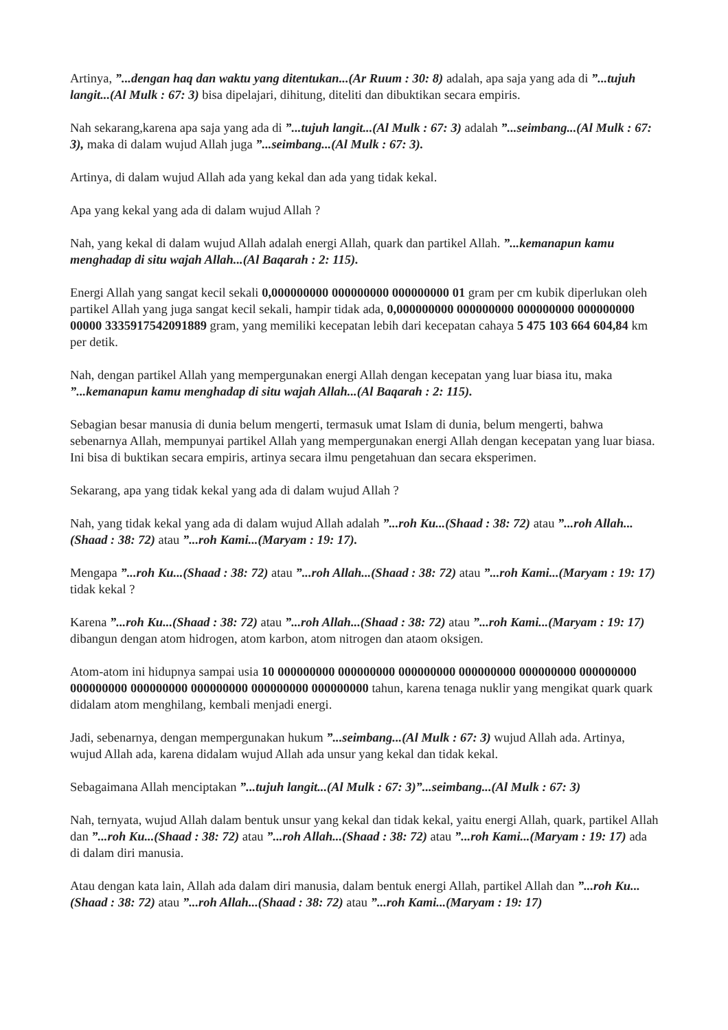Artinya, ”...dengan haq dan waktu yang ditentukan...(Ar Ruum : 30: 8) adalah, apa saja yang ada di ”...tujuh langit...(Al Mulk : 67: 3) bisa dipelajari, dihitung, diteliti dan dibuktikan secara empiris.
Nah sekarang,karena apa saja yang ada di ”...tujuh langit...(Al Mulk : 67: 3) adalah ”...seimbang...(Al Mulk : 67: 3), maka di dalam wujud Allah juga ”...seimbang...(Al Mulk : 67: 3).
Artinya, di dalam wujud Allah ada yang kekal dan ada yang tidak kekal.
Apa yang kekal yang ada di dalam wujud Allah ?
Nah, yang kekal di dalam wujud Allah adalah energi Allah, quark dan partikel Allah. ”...kemanapun kamu menghadap di situ wajah Allah...(Al Baqarah : 2: 115).
Energi Allah yang sangat kecil sekali 0,000000000 000000000 000000000 01 gram per cm kubik diperlukan oleh partikel Allah yang juga sangat kecil sekali, hampir tidak ada, 0,000000000 000000000 000000000 000000000 00000 3335917542091889 gram, yang memiliki kecepatan lebih dari kecepatan cahaya 5 475 103 664 604,84 km per detik.
Nah, dengan partikel Allah yang mempergunakan energi Allah dengan kecepatan yang luar biasa itu, maka ”...kemanapun kamu menghadap di situ wajah Allah...(Al Baqarah : 2: 115).
Sebagian besar manusia di dunia belum mengerti, termasuk umat Islam di dunia, belum mengerti, bahwa sebenarnya Allah, mempunyai partikel Allah yang mempergunakan energi Allah dengan kecepatan yang luar biasa. Ini bisa di buktikan secara empiris, artinya secara ilmu pengetahuan dan secara eksperimen.
Sekarang, apa yang tidak kekal yang ada di dalam wujud Allah ?
Nah, yang tidak kekal yang ada di dalam wujud Allah adalah ”...roh Ku...(Shaad : 38: 72) atau ”...roh Allah...(Shaad : 38: 72) atau ”...roh Kami...(Maryam : 19: 17).
Mengapa ”...roh Ku...(Shaad : 38: 72) atau ”...roh Allah...(Shaad : 38: 72) atau ”...roh Kami...(Maryam : 19: 17) tidak kekal ?
Karena ”...roh Ku...(Shaad : 38: 72) atau ”...roh Allah...(Shaad : 38: 72) atau ”...roh Kami...(Maryam : 19: 17) dibangun dengan atom hidrogen, atom karbon, atom nitrogen dan ataom oksigen.
Atom-atom ini hidupnya sampai usia 10 000000000 000000000 000000000 000000000 000000000 000000000 000000000 000000000 000000000 000000000 000000000 tahun, karena tenaga nuklir yang mengikat quark quark didalam atom menghilang, kembali menjadi energi.
Jadi, sebenarnya, dengan mempergunakan hukum ”...seimbang...(Al Mulk : 67: 3) wujud Allah ada. Artinya, wujud Allah ada, karena didalam wujud Allah ada unsur yang kekal dan tidak kekal.
Sebagaimana Allah menciptakan ”...tujuh langit...(Al Mulk : 67: 3)”...seimbang...(Al Mulk : 67: 3)
Nah, ternyata, wujud Allah dalam bentuk unsur yang kekal dan tidak kekal, yaitu energi Allah, quark, partikel Allah dan ”...roh Ku...(Shaad : 38: 72) atau ”...roh Allah...(Shaad : 38: 72) atau ”...roh Kami...(Maryam : 19: 17) ada di dalam diri manusia.
Atau dengan kata lain, Allah ada dalam diri manusia, dalam bentuk energi Allah, partikel Allah dan ”...roh Ku...(Shaad : 38: 72) atau ”...roh Allah...(Shaad : 38: 72) atau ”...roh Kami...(Maryam : 19: 17)